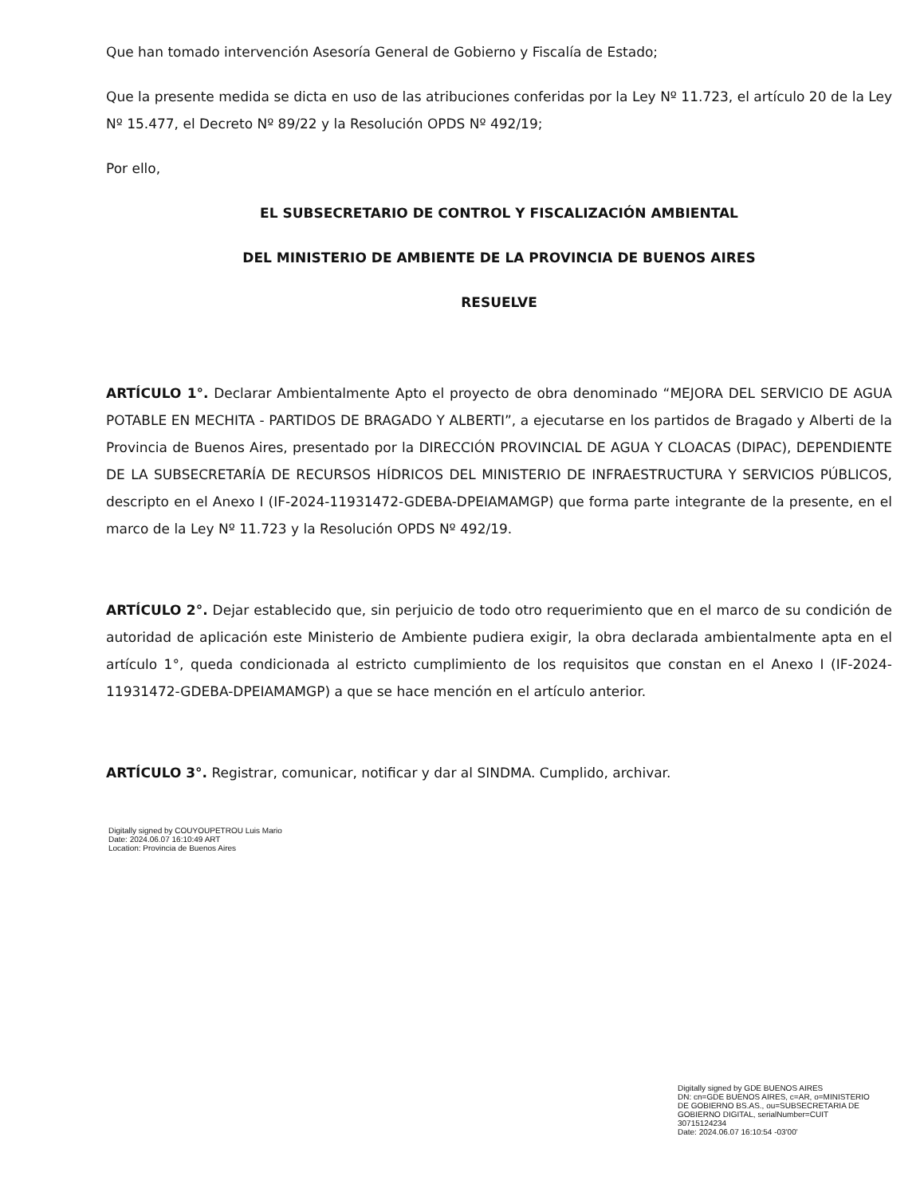Que han tomado intervención Asesoría General de Gobierno y Fiscalía de Estado;
Que la presente medida se dicta en uso de las atribuciones conferidas por la Ley Nº 11.723, el artículo 20 de la Ley Nº 15.477, el Decreto Nº 89/22 y la Resolución OPDS Nº 492/19;
Por ello,
EL SUBSECRETARIO DE CONTROL Y FISCALIZACIÓN AMBIENTAL
DEL MINISTERIO DE AMBIENTE DE LA PROVINCIA DE BUENOS AIRES
RESUELVE
ARTÍCULO 1°. Declarar Ambientalmente Apto el proyecto de obra denominado “MEJORA DEL SERVICIO DE AGUA POTABLE EN MECHITA - PARTIDOS DE BRAGADO Y ALBERTI”, a ejecutarse en los partidos de Bragado y Alberti de la Provincia de Buenos Aires, presentado por la DIRECCIÓN PROVINCIAL DE AGUA Y CLOACAS (DIPAC), DEPENDIENTE DE LA SUBSECRETARÍA DE RECURSOS HÍDRICOS DEL MINISTERIO DE INFRAESTRUCTURA Y SERVICIOS PÚBLICOS, descripto en el Anexo I (IF-2024-11931472-GDEBA-DPEIAMAMGP) que forma parte integrante de la presente, en el marco de la Ley Nº 11.723 y la Resolución OPDS Nº 492/19.
ARTÍCULO 2°. Dejar establecido que, sin perjuicio de todo otro requerimiento que en el marco de su condición de autoridad de aplicación este Ministerio de Ambiente pudiera exigir, la obra declarada ambientalmente apta en el artículo 1°, queda condicionada al estricto cumplimiento de los requisitos que constan en el Anexo I (IF-2024-11931472-GDEBA-DPEIAMAMGP) a que se hace mención en el artículo anterior.
ARTÍCULO 3°. Registrar, comunicar, notificar y dar al SINDMA. Cumplido, archivar.
Digitally signed by COUYOUPETROU Luis Mario
Date: 2024.06.07 16:10:49 ART
Location: Provincia de Buenos Aires
Digitally signed by GDE BUENOS AIRES
DN: cn=GDE BUENOS AIRES, c=AR, o=MINISTERIO DE GOBIERNO BS.AS., ou=SUBSECRETARIA DE GOBIERNO DIGITAL, serialNumber=CUIT 30715124234
Date: 2024.06.07 16:10:54 -03'00'